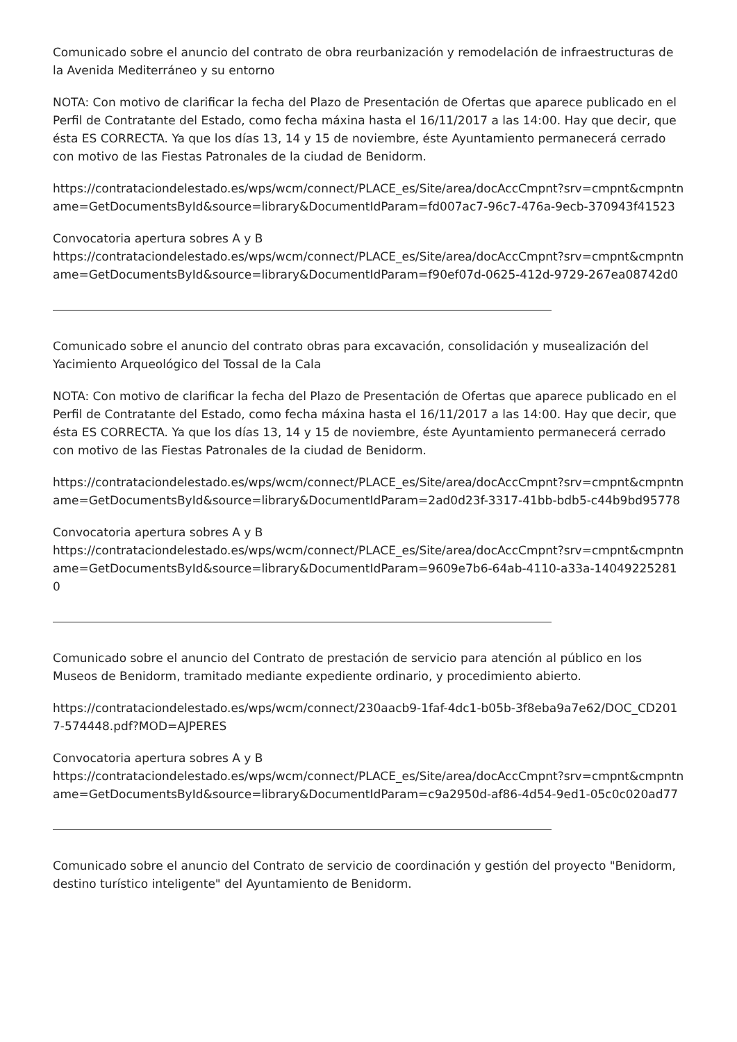Comunicado sobre el anuncio del contrato de obra reurbanización y remodelación de infraestructuras de la Avenida Mediterráneo y su entorno
NOTA: Con motivo de clarificar la fecha del Plazo de Presentación de Ofertas que aparece publicado en el Perfil de Contratante del Estado, como fecha máxina hasta el 16/11/2017 a las 14:00. Hay que decir, que ésta ES CORRECTA. Ya que los días 13, 14 y 15 de noviembre, éste Ayuntamiento permanecerá cerrado con motivo de las Fiestas Patronales de la ciudad de Benidorm.
https://contrataciondelestado.es/wps/wcm/connect/PLACE_es/Site/area/docAccCmpnt?srv=cmpnt&cmpntname=GetDocumentsById&source=library&DocumentIdParam=fd007ac7-96c7-476a-9ecb-370943f41523
Convocatoria apertura sobres A y B
https://contrataciondelestado.es/wps/wcm/connect/PLACE_es/Site/area/docAccCmpnt?srv=cmpnt&cmpntname=GetDocumentsById&source=library&DocumentIdParam=f90ef07d-0625-412d-9729-267ea08742d0
Comunicado sobre el anuncio del contrato obras para excavación, consolidación y musealización del Yacimiento Arqueológico del Tossal de la Cala
NOTA: Con motivo de clarificar la fecha del Plazo de Presentación de Ofertas que aparece publicado en el Perfil de Contratante del Estado, como fecha máxina hasta el 16/11/2017 a las 14:00. Hay que decir, que ésta ES CORRECTA. Ya que los días 13, 14 y 15 de noviembre, éste Ayuntamiento permanecerá cerrado con motivo de las Fiestas Patronales de la ciudad de Benidorm.
https://contrataciondelestado.es/wps/wcm/connect/PLACE_es/Site/area/docAccCmpnt?srv=cmpnt&cmpntname=GetDocumentsById&source=library&DocumentIdParam=2ad0d23f-3317-41bb-bdb5-c44b9bd95778
Convocatoria apertura sobres A y B
https://contrataciondelestado.es/wps/wcm/connect/PLACE_es/Site/area/docAccCmpnt?srv=cmpnt&cmpntname=GetDocumentsById&source=library&DocumentIdParam=9609e7b6-64ab-4110-a33a-140492252810
Comunicado sobre el anuncio del Contrato de prestación de servicio para atención al público en los Museos de Benidorm, tramitado mediante expediente ordinario, y procedimiento abierto.
https://contrataciondelestado.es/wps/wcm/connect/230aacb9-1faf-4dc1-b05b-3f8eba9a7e62/DOC_CD2017-574448.pdf?MOD=AJPERES
Convocatoria apertura sobres A y B
https://contrataciondelestado.es/wps/wcm/connect/PLACE_es/Site/area/docAccCmpnt?srv=cmpnt&cmpntname=GetDocumentsById&source=library&DocumentIdParam=c9a2950d-af86-4d54-9ed1-05c0c020ad77
Comunicado sobre el anuncio del Contrato de servicio de coordinación y gestión del proyecto "Benidorm, destino turístico inteligente" del Ayuntamiento de Benidorm.